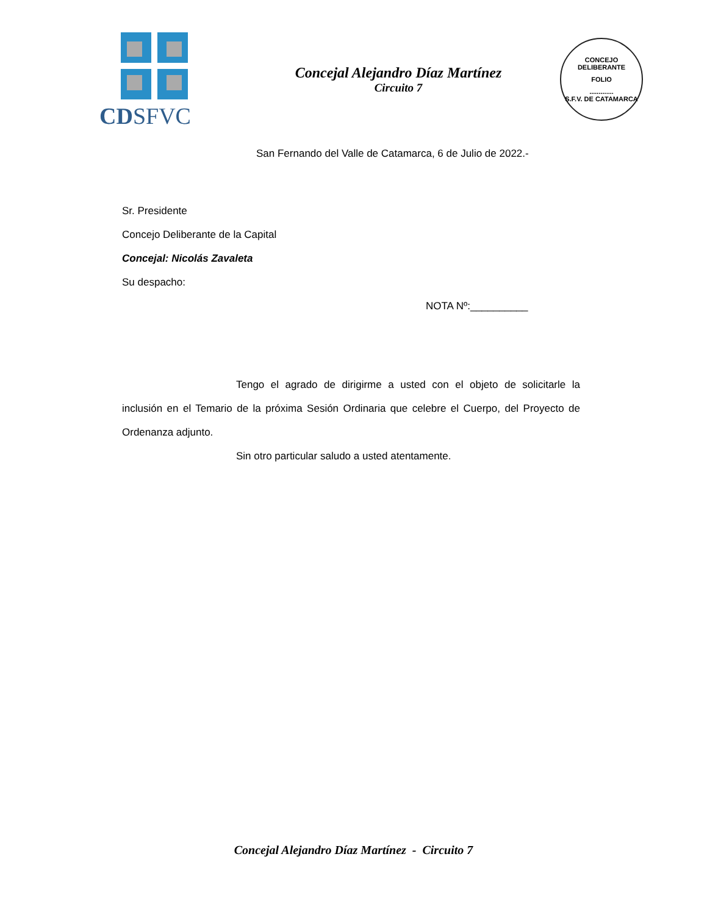CDSFVC
Concejal Alejandro Díaz Martínez
Circuito 7
CONCEJO DELIBERANTE
FOLIO
.............
S.F.V. DE CATAMARCA
San Fernando del Valle de Catamarca, 6 de Julio de 2022.-
Sr. Presidente
Concejo Deliberante de la Capital
Concejal: Nicolás Zavaleta
Su despacho:
NOTA Nº:__________
Tengo el agrado de dirigirme a usted con el objeto de solicitarle la inclusión en el Temario de la próxima Sesión Ordinaria que celebre el Cuerpo, del Proyecto de Ordenanza adjunto.
Sin otro particular saludo a usted atentamente.
Concejal Alejandro Díaz Martínez - Circuito 7